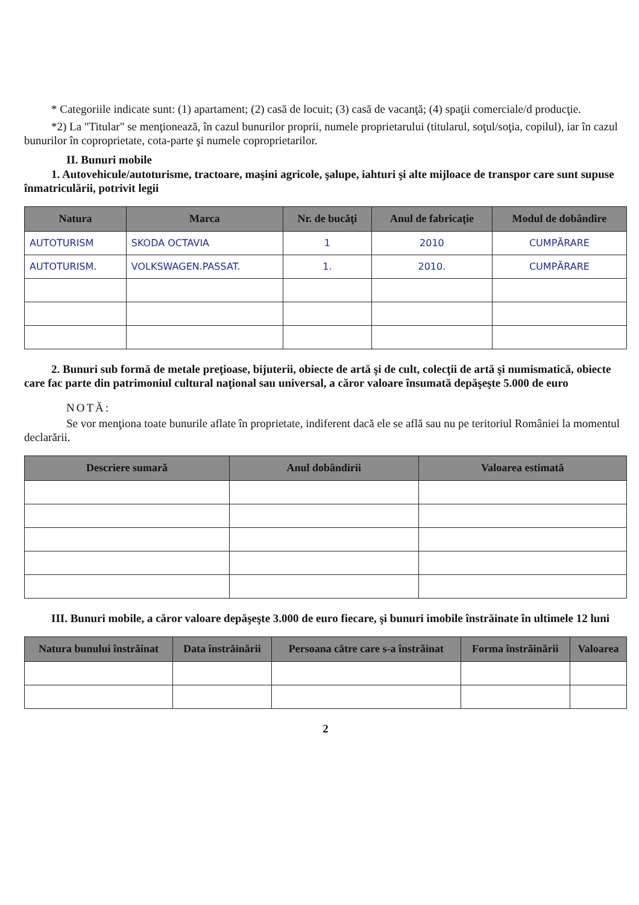* Categoriile indicate sunt: (1) apartament; (2) casă de locuit; (3) casă de vacanţă; (4) spaţii comerciale/d producţie.
*2) La "Titular" se menţionează, în cazul bunurilor proprii, numele proprietarului (titularul, soţul/soţia, copilul), iar în cazul bunurilor în coproprietate, cota-parte şi numele coproprietarilor.
II. Bunuri mobile
1. Autovehicule/autoturisme, tractoare, maşini agricole, şalupe, iahturi şi alte mijloace de transpor care sunt supuse înmatriculării, potrivit legii
| Natura | Marca | Nr. de bucăţi | Anul de fabricaţie | Modul de dobândire |
| --- | --- | --- | --- | --- |
| AUTOTURISM | SKODA OCTAVIA | 1 | 2010 | CUMPĂRARE |
| AUTOTURISM. | VOLKSWAGEN.PASSAT. | 1. | 2010. | CUMPĂRARE |
2. Bunuri sub formă de metale preţioase, bijuterii, obiecte de artă şi de cult, colecţii de artă şi numismatică, obiecte care fac parte din patrimoniul cultural naţional sau universal, a căror valoare însumată depăşeşte 5.000 de euro
NOTĂ:
Se vor menţiona toate bunurile aflate în proprietate, indiferent dacă ele se află sau nu pe teritoriul României la momentul declarării.
| Descriere sumară | Anul dobândirii | Valoarea estimată |
| --- | --- | --- |
III. Bunuri mobile, a căror valoare depăşeşte 3.000 de euro fiecare, şi bunuri imobile înstrăinate în ultimele 12 luni
| Natura bunului înstrăinat | Data înstrăinării | Persoana către care s-a înstrăinat | Forma înstrăinării | Valoarea |
| --- | --- | --- | --- | --- |
2